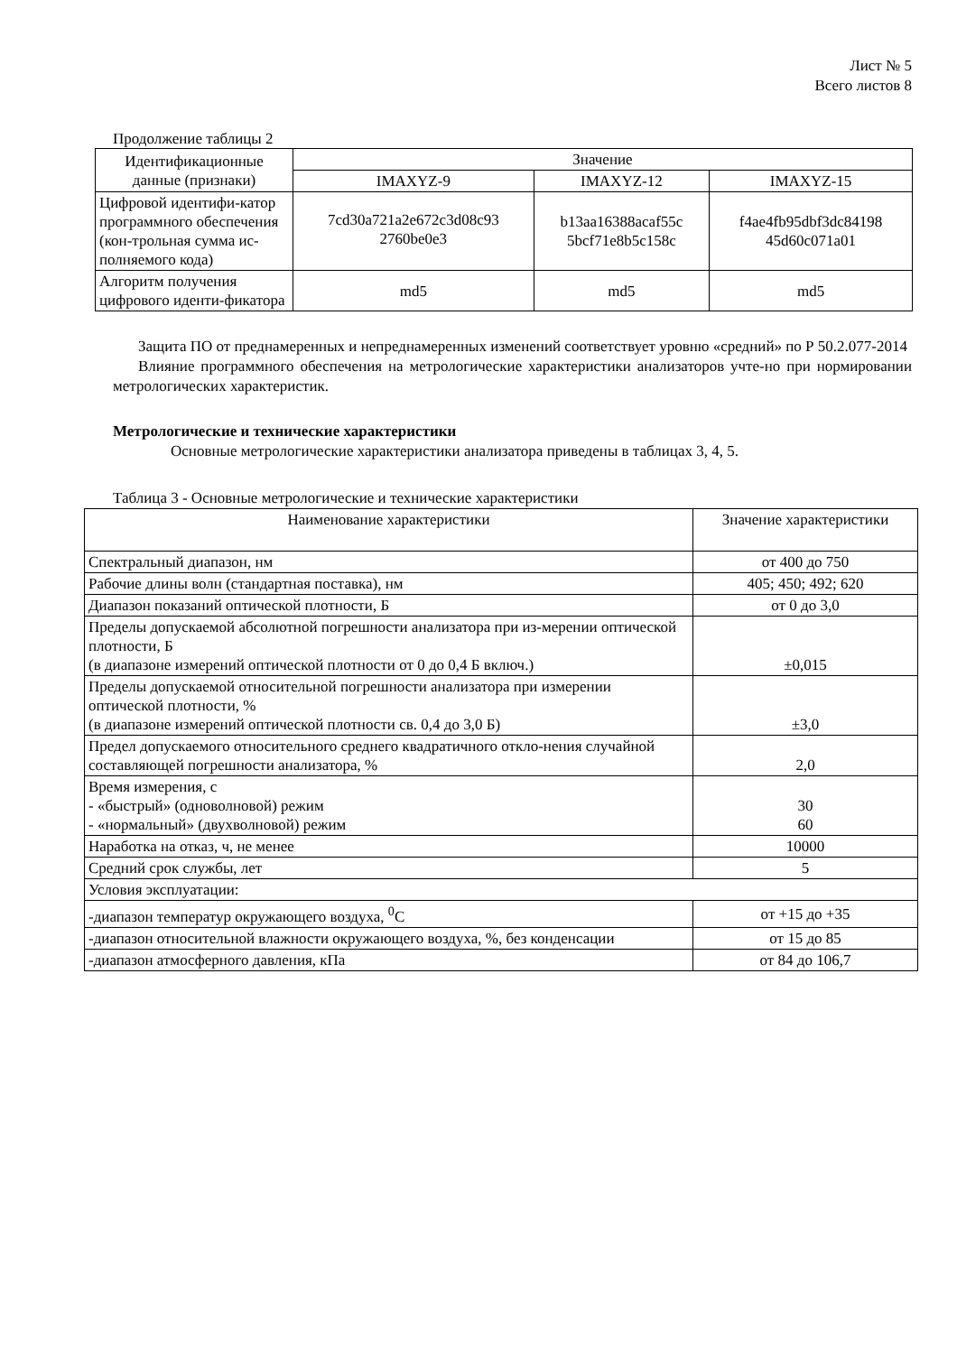Лист № 5
Всего листов 8
Продолжение таблицы 2
| Идентификационные данные (признаки) | Значение | | |
| --- | --- | --- | --- |
| | IMAXYZ-9 | IMAXYZ-12 | IMAXYZ-15 |
| Цифровой идентифи-катор программного обеспечения (кон-трольная сумма ис-полняемого кода) | 7cd30a721a2e672c3d08c93 2760be0e3 | b13aa16388acaf55c 5bcf71e8b5c158c | f4ae4fb95dbf3dc84198 45d60c071a01 |
| Алгоритм получения цифрового иденти-фикатора | md5 | md5 | md5 |
Защита ПО от преднамеренных и непреднамеренных изменений соответствует уровню «средний» по Р 50.2.077-2014
Влияние программного обеспечения на метрологические характеристики анализаторов учте-но при нормировании метрологических характеристик.
Метрологические и технические характеристики
Основные метрологические характеристики анализатора приведены в таблицах 3, 4, 5.
Таблица 3 - Основные метрологические и технические характеристики
| Наименование характеристики | Значение характеристики |
| --- | --- |
| Спектральный диапазон, нм | от 400 до 750 |
| Рабочие длины волн (стандартная поставка), нм | 405; 450; 492; 620 |
| Диапазон показаний оптической плотности, Б | от 0 до 3,0 |
| Пределы допускаемой абсолютной погрешности анализатора при из-мерении оптической плотности, Б (в диапазоне измерений оптической плотности от 0 до 0,4 Б включ.) | ±0,015 |
| Пределы допускаемой относительной погрешности анализатора при измерении оптической плотности, % (в диапазоне измерений оптической плотности св. 0,4 до 3,0 Б) | ±3,0 |
| Предел допускаемого относительного среднего квадратичного откло-нения случайной составляющей погрешности анализатора, % | 2,0 |
| Время измерения, с - «быстрый» (одноволновой) режим - «нормальный» (двухволновой) режим | 30 60 |
| Наработка на отказ, ч, не менее | 10000 |
| Средний срок службы, лет | 5 |
| Условия эксплуатации: | |
| -диапазон температур окружающего воздуха, <sup>0</sup>С | от +15 до +35 |
| -диапазон относительной влажности окружающего воздуха, %, без конденсации | от 15 до 85 |
| -диапазон атмосферного давления, кПа | от 84 до 106,7 |